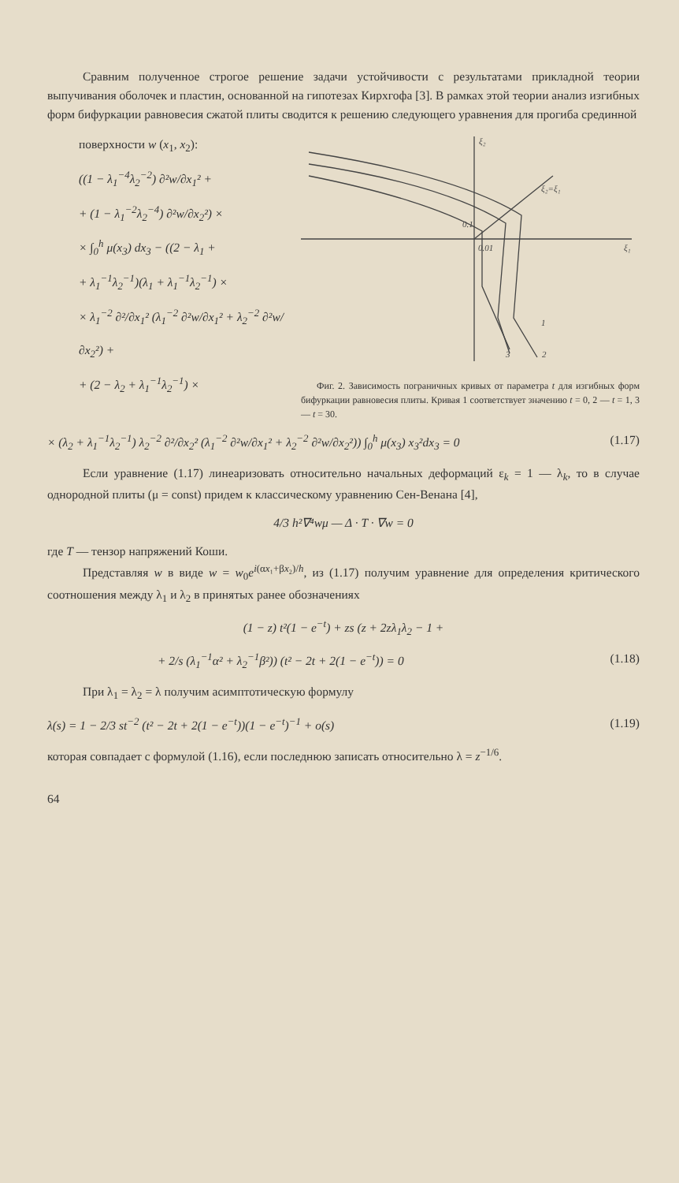Сравним полученное строгое решение задачи устойчивости с результатами прикладной теории выпучивания оболочек и пластин, основанной на гипотезах Кирхгофа [3]. В рамках этой теории анализ изгибных форм бифуркации равновесия сжатой плиты сводится к решению следующего уравнения для прогиба срединной
поверхности w (x<sub>1</sub>, x<sub>2</sub>):
((1 − λ<sub>1</sub><sup>−4</sup>λ<sub>2</sub><sup>−2</sup>) ∂²w/∂x<sub>1</sub>² +
+ (1 − λ<sub>1</sub><sup>−2</sup>λ<sub>2</sub><sup>−4</sup>) ∂²w/∂x<sub>2</sub>²) ×
× ∫<sub>0</sub><sup>h</sup> μ(x<sub>3</sub>) dx<sub>3</sub> − ((2 − λ<sub>1</sub> +
+ λ<sub>1</sub><sup>−1</sup>λ<sub>2</sub><sup>−1</sup>)(λ<sub>1</sub> + λ<sub>1</sub><sup>−1</sup>λ<sub>2</sub><sup>−1</sup>) ×
× λ<sub>1</sub><sup>−2</sup> ∂²/∂x<sub>1</sub>² (λ<sub>1</sub><sup>−2</sup> ∂²w/∂x<sub>1</sub>² + λ<sub>2</sub><sup>−2</sup> ∂²w/∂x<sub>2</sub>²) +
+ (2 − λ<sub>2</sub> + λ<sub>1</sub><sup>−1</sup>λ<sub>2</sub><sup>−1</sup>) ×
ξ₂
ξ₁
0.1
0.01
ξ₂=ξ₁
3
1
2
Фиг. 2. Зависимость пограничных кривых от параметра t для изгибных форм бифуркации равновесия плиты. Кривая 1 соответствует значению t = 0, 2 — t = 1, 3 — t = 30.
× (λ<sub>2</sub> + λ<sub>1</sub><sup>−1</sup>λ<sub>2</sub><sup>−1</sup>) λ<sub>2</sub><sup>−2</sup> ∂²/∂x<sub>2</sub>² (λ<sub>1</sub><sup>−2</sup> ∂²w/∂x<sub>1</sub>² + λ<sub>2</sub><sup>−2</sup> ∂²w/∂x<sub>2</sub>²)) ∫<sub>0</sub><sup>h</sup> μ(x<sub>3</sub>) x<sub>3</sub>²dx<sub>3</sub> = 0 (1.17)
Если уравнение (1.17) линеаризовать относительно начальных деформаций ε<sub>k</sub> = 1 — λ<sub>k</sub>, то в случае однородной плиты (μ = const) придем к классическому уравнению Сен-Венана [4],
4/3 h²∇⁴wμ — Δ · T · ∇w = 0
где T — тензор напряжений Коши.
Представляя w в виде w = w<sub>0</sub>e<sup>i(αx₁+βx₂)/h</sup>, из (1.17) получим уравнение для определения критического соотношения между λ<sub>1</sub> и λ<sub>2</sub> в принятых ранее обозначениях
(1 − z) t²(1 − e<sup>−t</sup>) + zs (z + 2zλ<sub>1</sub>λ<sub>2</sub> − 1 +
+ 2/s (λ<sub>1</sub><sup>−1</sup>α² + λ<sub>2</sub><sup>−1</sup>β²)) (t² − 2t + 2(1 − e<sup>−t</sup>)) = 0 (1.18)
При λ<sub>1</sub> = λ<sub>2</sub> = λ получим асимптотическую формулу
λ(s) = 1 − 2/3 st<sup>−2</sup> (t² − 2t + 2(1 − e<sup>−t</sup>))(1 − e<sup>−t</sup>)<sup>−1</sup> + o(s) (1.19)
которая совпадает с формулой (1.16), если последнюю записать относительно λ = z<sup>−1/6</sup>.
64